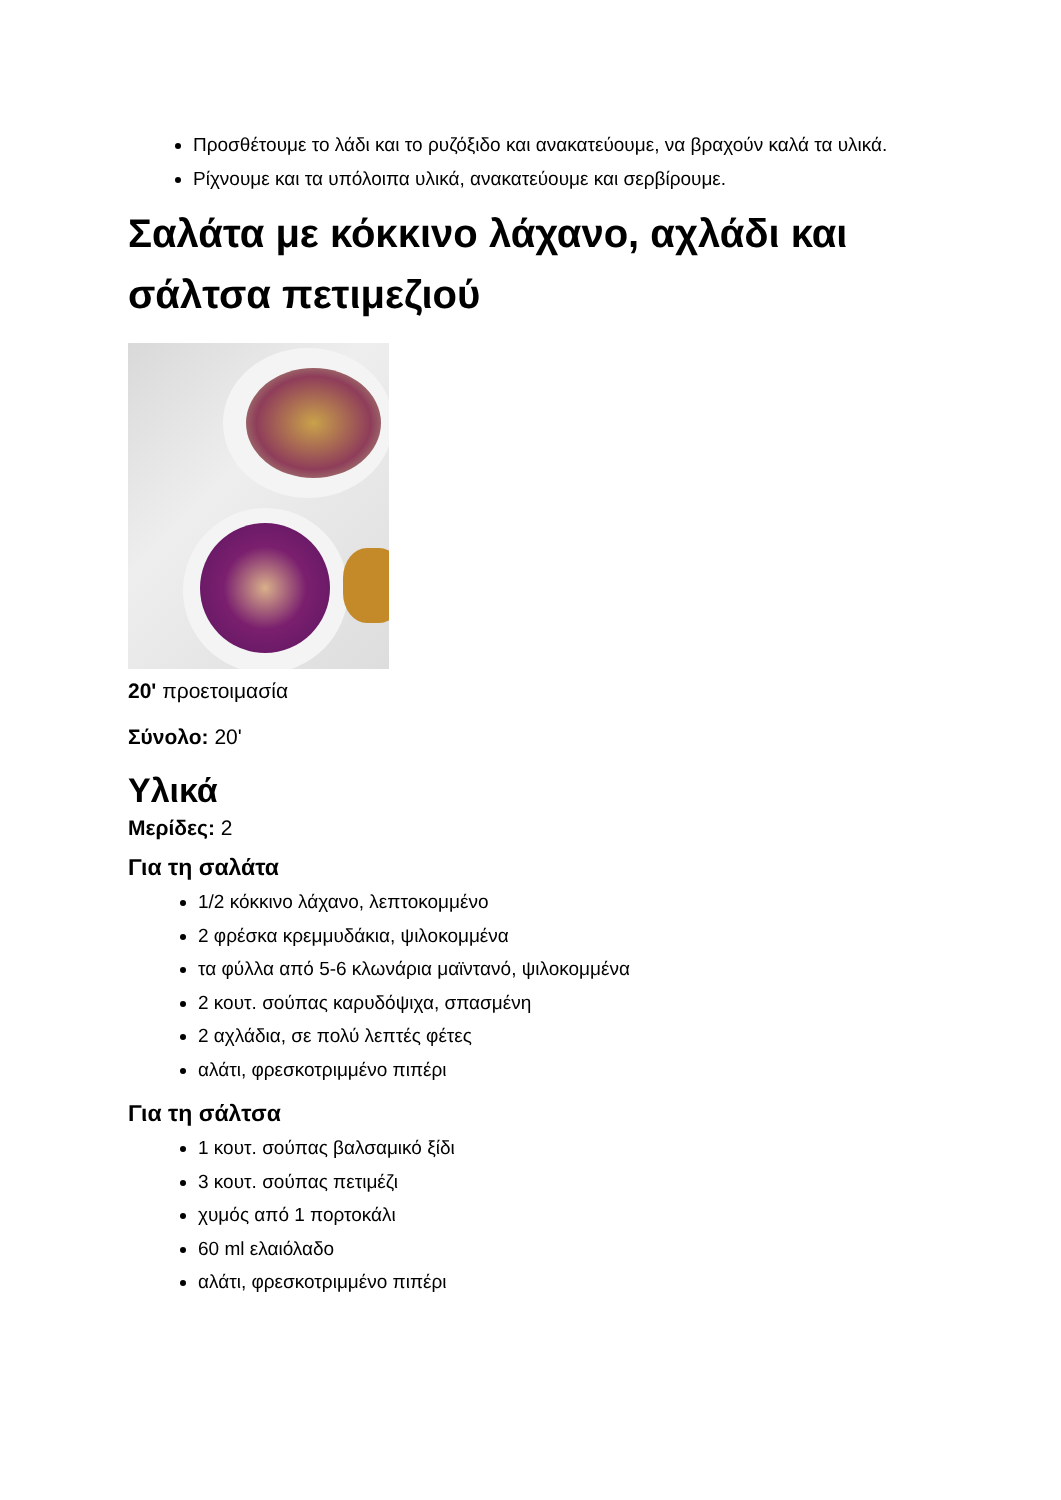Προσθέτουμε το λάδι και το ρυζόξιδο και ανακατεύουμε, να βραχούν καλά τα υλικά.
Ρίχνουμε και τα υπόλοιπα υλικά, ανακατεύουμε και σερβίρουμε.
Σαλάτα με κόκκινο λάχανο, αχλάδι και σάλτσα πετιμεζιού
20' προετοιμασία
Σύνολο: 20'
Υλικά
Μερίδες: 2
Για τη σαλάτα
1/2 κόκκινο λάχανο, λεπτοκομμένο
2 φρέσκα κρεμμυδάκια, ψιλοκομμένα
τα φύλλα από 5-6 κλωνάρια μαϊντανό, ψιλοκομμένα
2 κουτ. σούπας καρυδόψιχα, σπασμένη
2 αχλάδια, σε πολύ λεπτές φέτες
αλάτι, φρεσκοτριμμένο πιπέρι
Για τη σάλτσα
1 κουτ. σούπας βαλσαμικό ξίδι
3 κουτ. σούπας πετιμέζι
χυμός από 1 πορτοκάλι
60 ml ελαιόλαδο
αλάτι, φρεσκοτριμμένο πιπέρι